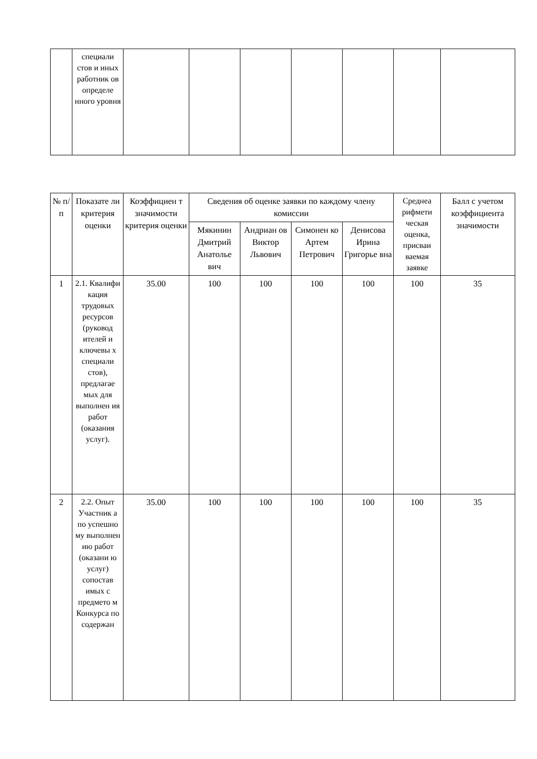| | специали стов и иных работник ов определе нного уровня | | | | | | | |
| № п/п | Показате ли критерия оценки | Коэффициен т значимости критерия оценки | Сведения об оценке заявки по каждому члену комиссии | | | | Среднеа рифмети ческая оценка, присваи ваемая заявке | Балл с учетом коэффициента значимости |
| --- | --- | --- | --- | --- | --- | --- | --- | --- |
| | | | Мякинин Дмитрий Анатолье вич | Андриан ов Виктор Львович | Симонен ко Артем Петрович | Денисова Ирина Григорье вна | | |
| 1 | 2.1. Квалифи кация трудовых ресурсов (руковод ителей и ключевы х специали стов), предлагае мых для выполнен ия работ (оказания услуг). | 35.00 | 100 | 100 | 100 | 100 | 100 | 35 |
| 2 | 2.2. Опыт Участник а по успешно му выполнен ию работ (оказани ю услуг) сопостав имых с предмето м Конкурса по содержан | 35.00 | 100 | 100 | 100 | 100 | 100 | 35 |